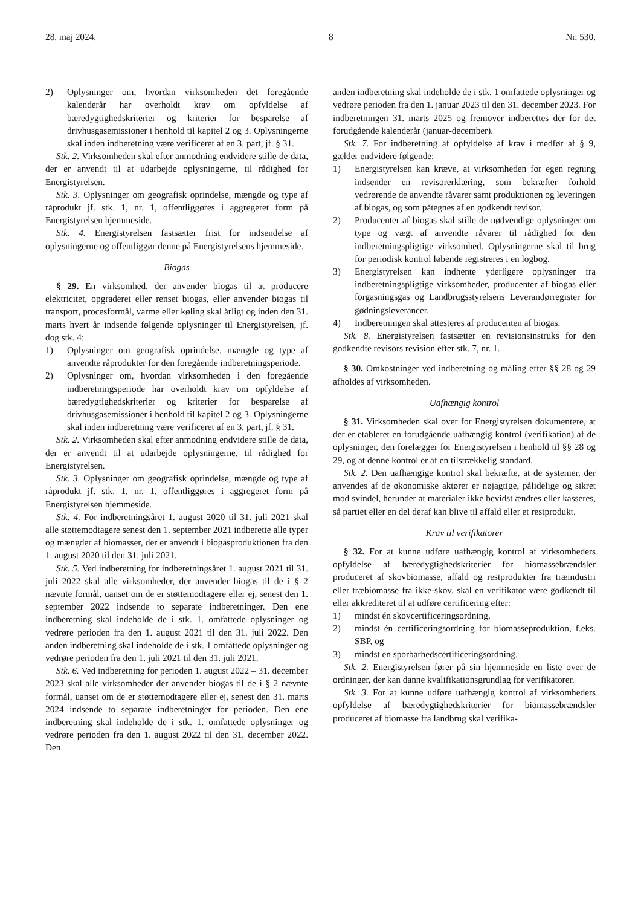28. maj 2024. 8 Nr. 530.
2) Oplysninger om, hvordan virksomheden det foregående kalenderår har overholdt krav om opfyldelse af bæredygtighedskriterier og kriterier for besparelse af drivhusgasemissioner i henhold til kapitel 2 og 3. Oplysningerne skal inden indberetning være verificeret af en 3. part, jf. § 31.
Stk. 2. Virksomheden skal efter anmodning endvidere stille de data, der er anvendt til at udarbejde oplysningerne, til rådighed for Energistyrelsen.
Stk. 3. Oplysninger om geografisk oprindelse, mængde og type af råprodukt jf. stk. 1, nr. 1, offentliggøres i aggregeret form på Energistyrelsen hjemmeside.
Stk. 4. Energistyrelsen fastsætter frist for indsendelse af oplysningerne og offentliggør denne på Energistyrelsens hjemmeside.
Biogas
§ 29. En virksomhed, der anvender biogas til at producere elektricitet, opgraderet eller renset biogas, eller anvender biogas til transport, procesformål, varme eller køling skal årligt og inden den 31. marts hvert år indsende følgende oplysninger til Energistyrelsen, jf. dog stk. 4:
1) Oplysninger om geografisk oprindelse, mængde og type af anvendte råprodukter for den foregående indberetningsperiode.
2) Oplysninger om, hvordan virksomheden i den foregående indberetningsperiode har overholdt krav om opfyldelse af bæredygtighedskriterier og kriterier for besparelse af drivhusgasemissioner i henhold til kapitel 2 og 3. Oplysningerne skal inden indberetning være verificeret af en 3. part, jf. § 31.
Stk. 2. Virksomheden skal efter anmodning endvidere stille de data, der er anvendt til at udarbejde oplysningerne, til rådighed for Energistyrelsen.
Stk. 3. Oplysninger om geografisk oprindelse, mængde og type af råprodukt jf. stk. 1, nr. 1, offentliggøres i aggregeret form på Energistyrelsen hjemmeside.
Stk. 4. For indberetningsåret 1. august 2020 til 31. juli 2021 skal alle støttemodtagere senest den 1. september 2021 indberette alle typer og mængder af biomasser, der er anvendt i biogasproduktionen fra den 1. august 2020 til den 31. juli 2021.
Stk. 5. Ved indberetning for indberetningsåret 1. august 2021 til 31. juli 2022 skal alle virksomheder, der anvender biogas til de i § 2 nævnte formål, uanset om de er støttemodtagere eller ej, senest den 1. september 2022 indsende to separate indberetninger. Den ene indberetning skal indeholde de i stk. 1. omfattede oplysninger og vedrøre perioden fra den 1. august 2021 til den 31. juli 2022. Den anden indberetning skal indeholde de i stk. 1 omfattede oplysninger og vedrøre perioden fra den 1. juli 2021 til den 31. juli 2021.
Stk. 6. Ved indberetning for perioden 1. august 2022 – 31. december 2023 skal alle virksomheder der anvender biogas til de i § 2 nævnte formål, uanset om de er støttemodtagere eller ej, senest den 31. marts 2024 indsende to separate indberetninger for perioden. Den ene indberetning skal indeholde de i stk. 1. omfattede oplysninger og vedrøre perioden fra den 1. august 2022 til den 31. december 2022. Den
anden indberetning skal indeholde de i stk. 1 omfattede oplysninger og vedrøre perioden fra den 1. januar 2023 til den 31. december 2023. For indberetningen 31. marts 2025 og fremover indberettes der for det forudgående kalenderår (januar-december).
Stk. 7. For indberetning af opfyldelse af krav i medfør af § 9, gælder endvidere følgende:
1) Energistyrelsen kan kræve, at virksomheden for egen regning indsender en revisorerklæring, som bekræfter forhold vedrørende de anvendte råvarer samt produktionen og leveringen af biogas, og som påtegnes af en godkendt revisor.
2) Producenter af biogas skal stille de nødvendige oplysninger om type og vægt af anvendte råvarer til rådighed for den indberetningspligtige virksomhed. Oplysningerne skal til brug for periodisk kontrol løbende registreres i en logbog.
3) Energistyrelsen kan indhente yderligere oplysninger fra indberetningspligtige virksomheder, producenter af biogas eller forgasningsgas og Landbrugsstyrelsens Leverandørregister for gødningsleverancer.
4) Indberetningen skal attesteres af producenten af biogas.
Stk. 8. Energistyrelsen fastsætter en revisionsinstruks for den godkendte revisors revision efter stk. 7, nr. 1.
§ 30. Omkostninger ved indberetning og måling efter §§ 28 og 29 afholdes af virksomheden.
Uafhængig kontrol
§ 31. Virksomheden skal over for Energistyrelsen dokumentere, at der er etableret en forudgående uafhængig kontrol (verifikation) af de oplysninger, den forelægger for Energistyrelsen i henhold til §§ 28 og 29, og at denne kontrol er af en tilstrækkelig standard.
Stk. 2. Den uafhængige kontrol skal bekræfte, at de systemer, der anvendes af de økonomiske aktører er nøjagtige, pålidelige og sikret mod svindel, herunder at materialer ikke bevidst ændres eller kasseres, så partiet eller en del deraf kan blive til affald eller et restprodukt.
Krav til verifikatorer
§ 32. For at kunne udføre uafhængig kontrol af virksomheders opfyldelse af bæredygtighedskriterier for biomassebrændsler produceret af skovbiomasse, affald og restprodukter fra træindustri eller træbiomasse fra ikke-skov, skal en verifikator være godkendt til eller akkrediteret til at udføre certificering efter:
1) mindst én skovcertificeringsordning,
2) mindst én certificeringsordning for biomasseproduktion, f.eks. SBP, og
3) mindst en sporbarhedscertificeringsordning.
Stk. 2. Energistyrelsen fører på sin hjemmeside en liste over de ordninger, der kan danne kvalifikationsgrundlag for verifikatorer.
Stk. 3. For at kunne udføre uafhængig kontrol af virksomheders opfyldelse af bæredygtighedskriterier for biomassebrændsler produceret af biomasse fra landbrug skal verifika-